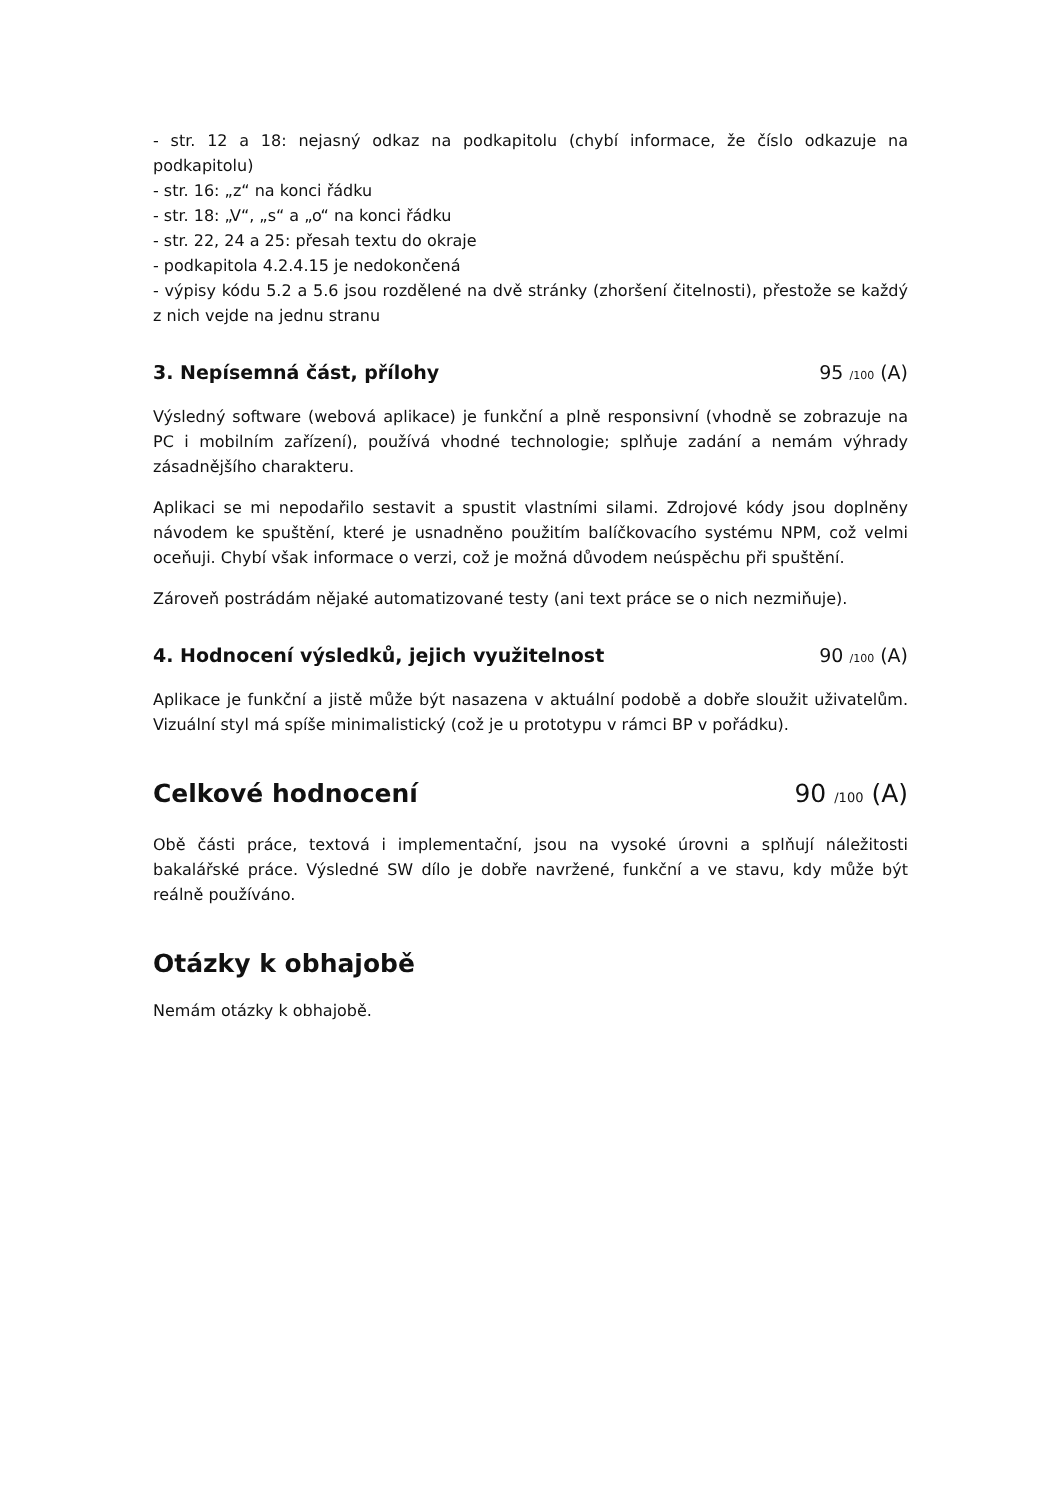- str. 12 a 18: nejasný odkaz na podkapitolu (chybí informace, že číslo odkazuje na podkapitolu)
- str. 16: „z“ na konci řádku
- str. 18: „V“, „s“ a „o“ na konci řádku
- str. 22, 24 a 25: přesah textu do okraje
- podkapitola 4.2.4.15 je nedokončená
- výpisy kódu 5.2 a 5.6 jsou rozdělené na dvě stránky (zhoršení čitelnosti), přestože se každý z nich vejde na jednu stranu
3. Nepísemná část, přílohy 95 /100 (A)
Výsledný software (webová aplikace) je funkční a plně responsivní (vhodně se zobrazuje na PC i mobilním zařízení), používá vhodné technologie; splňuje zadání a nemám výhrady zásadnějšího charakteru.
Aplikaci se mi nepodařilo sestavit a spustit vlastními silami. Zdrojové kódy jsou doplněny návodem ke spuštění, které je usnadněno použitím balíčkovacího systému NPM, což velmi oceňuji. Chybí však informace o verzi, což je možná důvodem neúspěchu při spuštění.
Zároveň postrádám nějaké automatizované testy (ani text práce se o nich nezmiňuje).
4. Hodnocení výsledků, jejich využitelnost 90 /100 (A)
Aplikace je funkční a jistě může být nasazena v aktuální podobě a dobře sloužit uživatelům. Vizuální styl má spíše minimalistický (což je u prototypu v rámci BP v pořádku).
Celkové hodnocení 90 /100 (A)
Obě části práce, textová i implementační, jsou na vysoké úrovni a splňují náležitosti bakalářské práce. Výsledné SW dílo je dobře navržené, funkční a ve stavu, kdy může být reálně používáno.
Otázky k obhajobě
Nemám otázky k obhajobě.